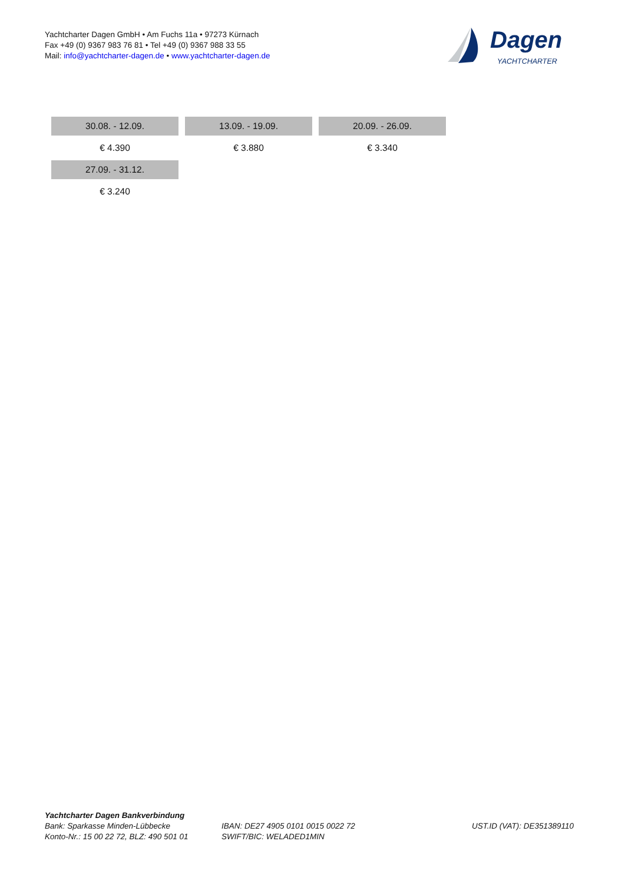Yachtcharter Dagen GmbH • Am Fuchs 11a • 97273 Kürnach
Fax +49 (0) 9367 983 76 81 • Tel +49 (0) 9367 988 33 55
Mail: info@yachtcharter-dagen.de • www.yachtcharter-dagen.de
Dagen
YACHTCHARTER
| 30.08. - 12.09. | 13.09. - 19.09. | 20.09. - 26.09. |
| € 4.390 | € 3.880 | € 3.340 |
| 27.09. - 31.12. | | |
| € 3.240 | | |
Yachtcharter Dagen Bankverbindung
Bank: Sparkasse Minden-Lübbecke
Konto-Nr.: 15 00 22 72, BLZ: 490 501 01
IBAN: DE27 4905 0101 0015 0022 72
SWIFT/BIC: WELADED1MIN
UST.ID (VAT): DE351389110